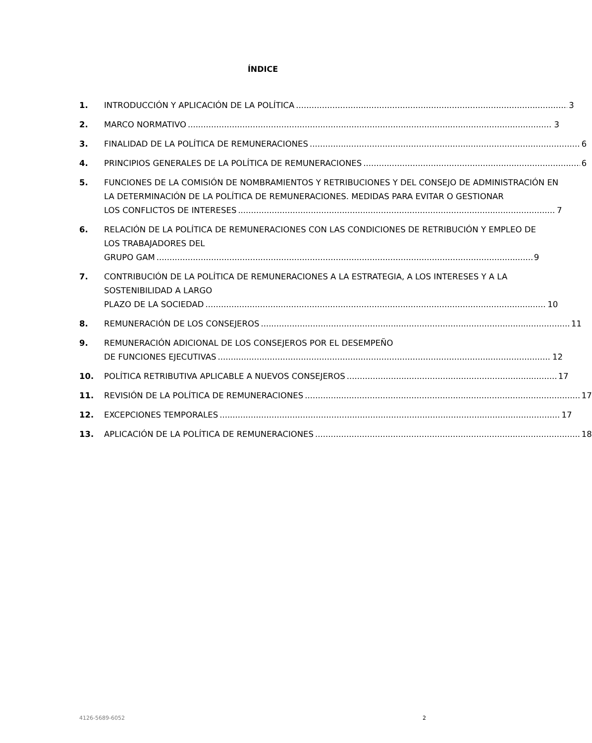ÍNDICE
1. INTRODUCCIÓN Y APLICACIÓN DE LA POLÍTICA 3
2. MARCO NORMATIVO 3
3. FINALIDAD DE LA POLÍTICA DE REMUNERACIONES 6
4. PRINCIPIOS GENERALES DE LA POLÍTICA DE REMUNERACIONES 6
5. FUNCIONES DE LA COMISIÓN DE NOMBRAMIENTOS Y RETRIBUCIONES Y DEL CONSEJO DE ADMINISTRACIÓN EN LA DETERMINACIÓN DE LA POLÍTICA DE REMUNERACIONES. MEDIDAS PARA EVITAR O GESTIONAR
LOS CONFLICTOS DE INTERESES 7
6. RELACIÓN DE LA POLÍTICA DE REMUNERACIONES CON LAS CONDICIONES DE RETRIBUCIÓN Y EMPLEO DE LOS TRABAJADORES DEL
GRUPO GAM 9
7. CONTRIBUCIÓN DE LA POLÍTICA DE REMUNERACIONES A LA ESTRATEGIA, A LOS INTERESES Y A LA SOSTENIBILIDAD A LARGO
PLAZO DE LA SOCIEDAD 10
8. REMUNERACIÓN DE LOS CONSEJEROS 11
9. REMUNERACIÓN ADICIONAL DE LOS CONSEJEROS POR EL DESEMPEÑO
DE FUNCIONES EJECUTIVAS 12
10. POLÍTICA RETRIBUTIVA APLICABLE A NUEVOS CONSEJEROS 17
11. REVISIÓN DE LA POLÍTICA DE REMUNERACIONES 17
12. EXCEPCIONES TEMPORALES 17
13. APLICACIÓN DE LA POLÍTICA DE REMUNERACIONES 18
4126-5689-6052 2